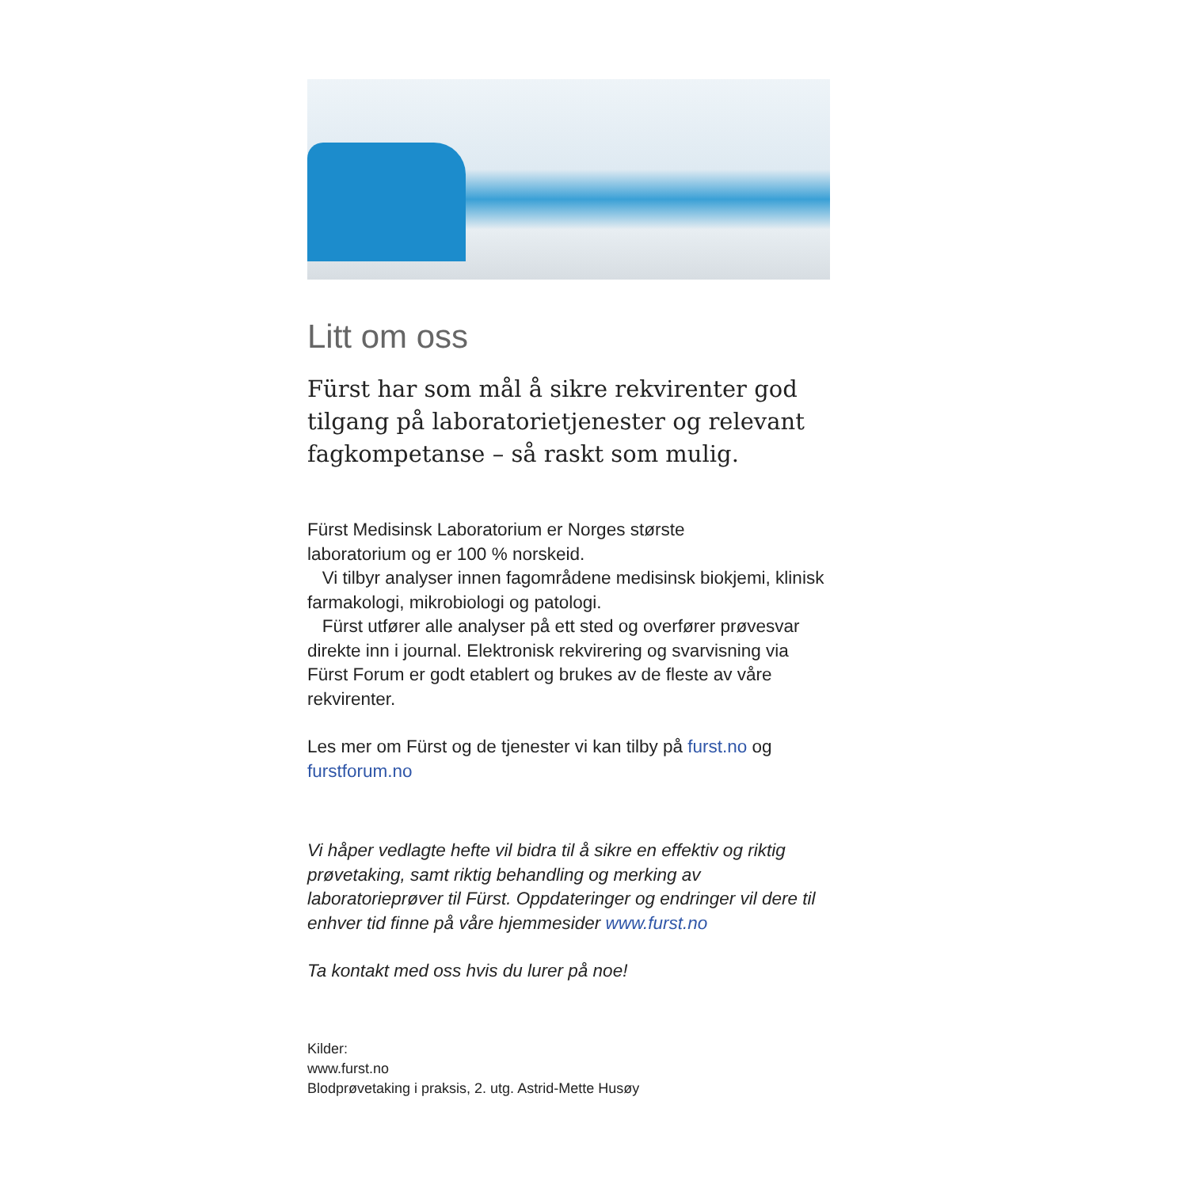Litt om oss
Fürst har som mål å sikre rekvirenter god tilgang på laboratorietjenester og relevant fagkompetanse – så raskt som mulig.
Fürst Medisinsk Laboratorium er Norges største
laboratorium og er 100 % norskeid.
Vi tilbyr analyser innen fagområdene medisinsk biokjemi, klinisk farmakologi, mikrobiologi og patologi.
Fürst utfører alle analyser på ett sted og overfører prøvesvar direkte inn i journal. Elektronisk rekvirering og svarvisning via Fürst Forum er godt etablert og brukes av de fleste av våre rekvirenter.
Les mer om Fürst og de tjenester vi kan tilby på furst.no og furstforum.no
Vi håper vedlagte hefte vil bidra til å sikre en effektiv og riktig prøvetaking, samt riktig behandling og merking av laboratorieprøver til Fürst. Oppdateringer og endringer vil dere til enhver tid finne på våre hjemmesider www.furst.no
Ta kontakt med oss hvis du lurer på noe!
Kilder:
www.furst.no
Blodprøvetaking i praksis, 2. utg. Astrid-Mette Husøy